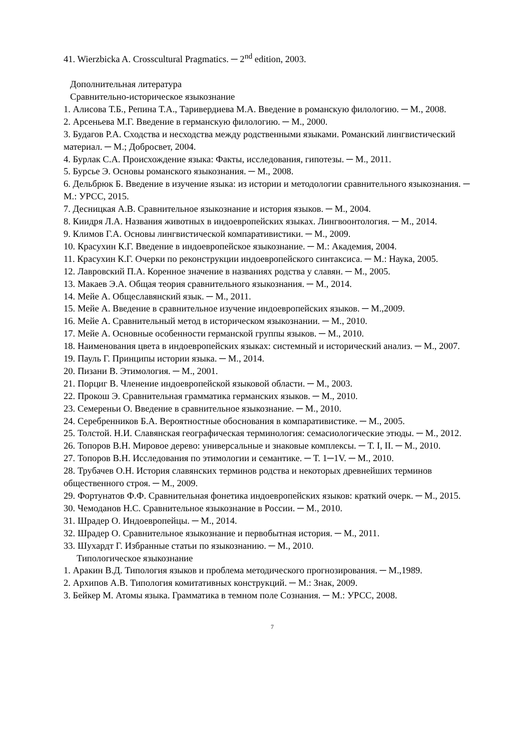41. Wierzbicka A. Crosscultural Pragmatics. ─ 2<sup>nd</sup> edition, 2003.
Дополнительная литература
Сравнительно-историческое языкознание
1. Алисова Т.Б., Репина Т.А., Таривердиева М.А. Введение в романскую филологию. ─ М., 2008.
2. Арсеньева М.Г. Введение в германскую филологию. ─ М., 2000.
3. Будагов Р.А. Сходства и несходства между родственными языками. Романский лингвистический материал. ─ М.; Добросвет, 2004.
4. Бурлак С.А. Происхождение языка: Факты, исследования, гипотезы. ─ М., 2011.
5. Бурсье Э. Основы романского языкознания. ─ М., 2008.
6. Дельбрюк Б. Введение в изучение языка: из истории и методологии сравнительного языкознания. ─ М.: УРСС, 2015.
7. Десницкая А.В. Сравнительное языкознание и история языков. ─ М., 2004.
8. Киидря Л.А. Названия животных в индоевропейских языках. Лингвоонтология. ─ М., 2014.
9. Климов Г.А. Основы лингвистической компаративистики. ─ М., 2009.
10. Красухин К.Г. Введение в индоевропейское языкознание. ─ М.: Академия, 2004.
11. Красухин К.Г. Очерки по реконструкции индоевропейского синтаксиса. ─ М.: Наука, 2005.
12. Лавровский П.А. Коренное значение в названиях родства у славян. ─ М., 2005.
13. Макаев Э.А. Общая теория сравнительного языкознания. ─ М., 2014.
14. Мейе А. Общеславянский язык. ─ М., 2011.
15. Мейе А. Введение в сравнительное изучение индоевропейских языков. ─ М.,2009.
16. Мейе А. Сравнительный метод в историческом языкознании. ─ М., 2010.
17. Мейе А. Основные особенности германской группы языков. ─ М., 2010.
18. Наименования цвета в индоевропейских языках: системный и исторический анализ. ─ М., 2007.
19. Пауль Г. Принципы истории языка. ─ М., 2014.
20. Пизани В. Этимология. ─ М., 2001.
21. Порциг В. Членение индоевропейской языковой области. ─ М., 2003.
22. Прокош Э. Сравнительная грамматика германских языков. ─ М., 2010.
23. Семереньи О. Введение в сравнительное языкознание. ─ М., 2010.
24. Серебренников Б.А. Вероятностные обоснования в компаративистике. ─ М., 2005.
25. Толстой. Н.И. Славянская географическая терминология: семасиологические этюды. ─ М., 2012.
26. Топоров В.Н. Мировое дерево: универсальные и знаковые комплексы. ─ Т. I, II. ─ М., 2010.
27. Топоров В.Н. Исследования по этимологии и семантике. ─ Т. 1─1V. ─ М., 2010.
28. Трубачев О.Н. История славянских терминов родства и некоторых древнейших терминов общественного строя. ─ М., 2009.
29. Фортунатов Ф.Ф. Сравнительная фонетика индоевропейских языков: краткий очерк. ─ М., 2015.
30. Чемоданов Н.С. Сравнительное языкознание в России. ─ М., 2010.
31. Шрадер О. Индоевропейцы. ─ М., 2014.
32. Шрадер О. Сравнительное языкознание и первобытная история. ─ М., 2011.
33. Шухардт Г. Избранные статьи по языкознанию. ─ М., 2010.
Типологическое языкознание
1. Аракин В.Д. Типология языков и проблема методического прогнозирования. ─ М.,1989.
2. Архипов А.В. Типология комитативных конструкций. ─ М.: Знак, 2009.
3. Бейкер М. Атомы языка. Грамматика в темном поле Сознания. ─ М.: УРСС, 2008.
7